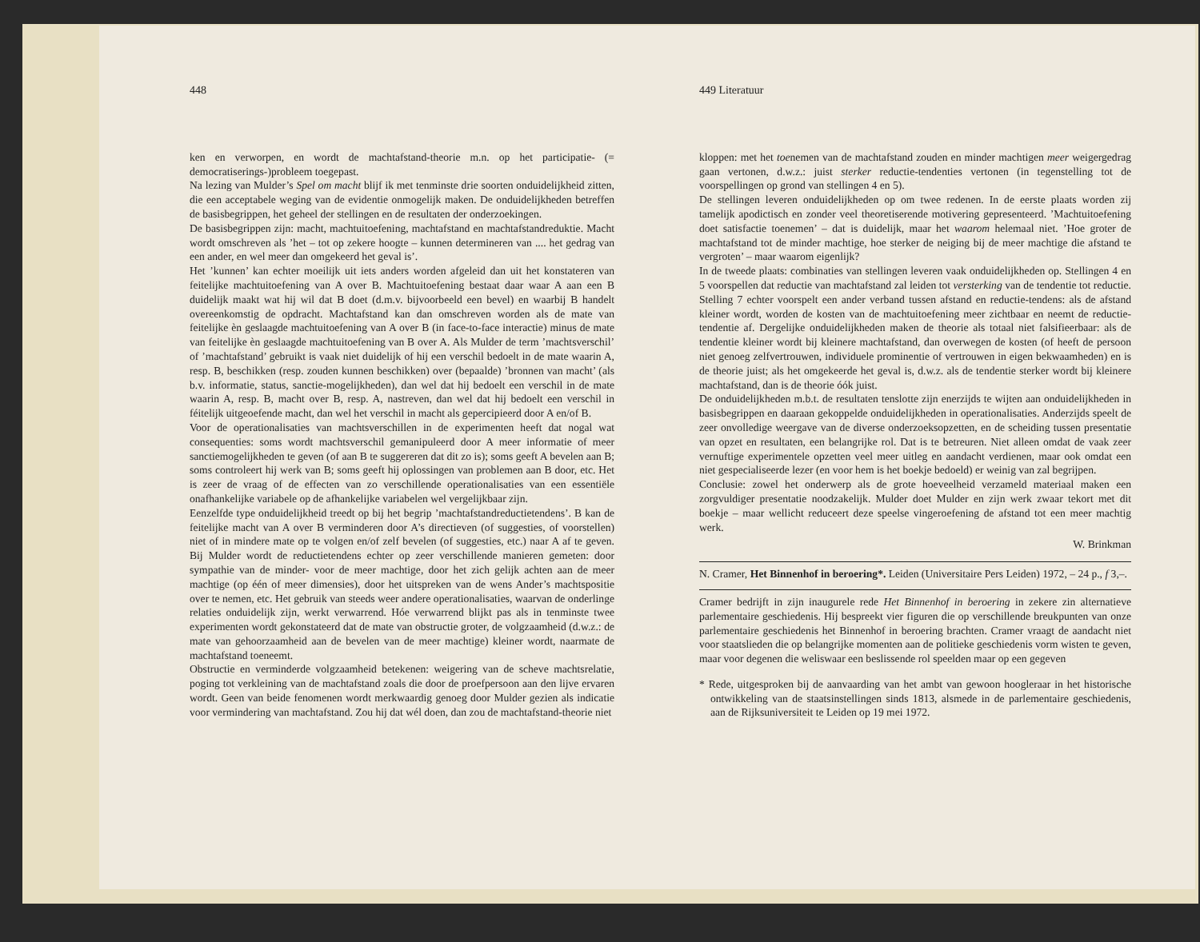448
ken en verworpen, en wordt de machtafstand-theorie m.n. op het participatie- (= democratiserings-)probleem toegepast.
Na lezing van Mulder’s Spel om macht blijf ik met tenminste drie soorten onduidelijkheid zitten, die een acceptabele weging van de evidentie onmogelijk maken. De onduidelijkheden betreffen de basisbegrippen, het geheel der stellingen en de resultaten der onderzoekingen.
De basisbegrippen zijn: macht, machtuitoefening, machtafstand en machtafstandreduktie. Macht wordt omschreven als ’het – tot op zekere hoogte – kunnen determineren van .... het gedrag van een ander, en wel meer dan omgekeerd het geval is’.
Het ’kunnen’ kan echter moeilijk uit iets anders worden afgeleid dan uit het konstateren van feitelijke machtuitoefening van A over B. Machtuitoefening bestaat daar waar A aan een B duidelijk maakt wat hij wil dat B doet (d.m.v. bijvoorbeeld een bevel) en waarbij B handelt overeenkomstig de opdracht. Machtafstand kan dan omschreven worden als de mate van feitelijke èn geslaagde machtuitoefening van A over B (in face-to-face interactie) minus de mate van feitelijke èn geslaagde machtuitoefening van B over A. Als Mulder de term ’machtsverschil’ of ’machtafstand’ gebruikt is vaak niet duidelijk of hij een verschil bedoelt in de mate waarin A, resp. B, beschikken (resp. zouden kunnen beschikken) over (bepaalde) ’bronnen van macht’ (als b.v. informatie, status, sanctie-mogelijkheden), dan wel dat hij bedoelt een verschil in de mate waarin A, resp. B, macht over B, resp. A, nastreven, dan wel dat hij bedoelt een verschil in féitelijk uitgeoefende macht, dan wel het verschil in macht als gepercipieerd door A en/of B.
Voor de operationalisaties van machtsverschillen in de experimenten heeft dat nogal wat consequenties: soms wordt machtsverschil gemanipuleerd door A meer informatie of meer sanctiemogelijkheden te geven (of aan B te suggereren dat dit zo is); soms geeft A bevelen aan B; soms controleert hij werk van B; soms geeft hij oplossingen van problemen aan B door, etc. Het is zeer de vraag of de effecten van zo verschillende operationalisaties van een essentiële onafhankelijke variabele op de afhankelijke variabelen wel vergelijkbaar zijn.
Eenzelfde type onduidelijkheid treedt op bij het begrip ’machtafstandreductietendens’. B kan de feitelijke macht van A over B verminderen door A’s directieven (of suggesties, of voorstellen) niet of in mindere mate op te volgen en/of zelf bevelen (of suggesties, etc.) naar A af te geven. Bij Mulder wordt de reductietendens echter op zeer verschillende manieren gemeten: door sympathie van de minder- voor de meer machtige, door het zich gelijk achten aan de meer machtige (op één of meer dimensies), door het uitspreken van de wens Ander’s machtspositie over te nemen, etc. Het gebruik van steeds weer andere operationalisaties, waarvan de onderlinge relaties onduidelijk zijn, werkt verwarrend. Hóe verwarrend blijkt pas als in tenminste twee experimenten wordt gekonstateerd dat de mate van obstructie groter, de volgzaamheid (d.w.z.: de mate van gehoorzaamheid aan de bevelen van de meer machtige) kleiner wordt, naarmate de machtafstand toeneemt.
Obstructie en verminderde volgzaamheid betekenen: weigering van de scheve machtsrelatie, poging tot verkleining van de machtafstand zoals die door de proefpersoon aan den lijve ervaren wordt. Geen van beide fenomenen wordt merkwaardig genoeg door Mulder gezien als indicatie voor vermindering van machtafstand. Zou hij dat wél doen, dan zou de machtafstand-theorie niet
449 Literatuur
kloppen: met het toenemen van de machtafstand zouden en minder machtigen meer weigergedrag gaan vertonen, d.w.z.: juist sterker reductie-tendenties vertonen (in tegenstelling tot de voorspellingen op grond van stellingen 4 en 5).
De stellingen leveren onduidelijkheden op om twee redenen. In de eerste plaats worden zij tamelijk apodictisch en zonder veel theoretiserende motivering gepresenteerd. ’Machtuitoefening doet satisfactie toenemen’ – dat is duidelijk, maar het waarom helemaal niet. ’Hoe groter de machtafstand tot de minder machtige, hoe sterker de neiging bij de meer machtige die afstand te vergroten’ – maar waarom eigenlijk?
In de tweede plaats: combinaties van stellingen leveren vaak onduidelijkheden op. Stellingen 4 en 5 voorspellen dat reductie van machtafstand zal leiden tot versterking van de tendentie tot reductie. Stelling 7 echter voorspelt een ander verband tussen afstand en reductie-tendens: als de afstand kleiner wordt, worden de kosten van de machtuitoefening meer zichtbaar en neemt de reductie-tendentie af. Dergelijke onduidelijkheden maken de theorie als totaal niet falsifieerbaar: als de tendentie kleiner wordt bij kleinere machtafstand, dan overwegen de kosten (of heeft de persoon niet genoeg zelfvertrouwen, individuele prominentie of vertrouwen in eigen bekwaamheden) en is de theorie juist; als het omgekeerde het geval is, d.w.z. als de tendentie sterker wordt bij kleinere machtafstand, dan is de theorie óók juist.
De onduidelijkheden m.b.t. de resultaten tenslotte zijn enerzijds te wijten aan onduidelijkheden in basisbegrippen en daaraan gekoppelde onduidelijkheden in operationalisaties. Anderzijds speelt de zeer onvolledige weergave van de diverse onderzoeksopzetten, en de scheiding tussen presentatie van opzet en resultaten, een belangrijke rol. Dat is te betreuren. Niet alleen omdat de vaak zeer vernuftige experimentele opzetten veel meer uitleg en aandacht verdienen, maar ook omdat een niet gespecialiseerde lezer (en voor hem is het boekje bedoeld) er weinig van zal begrijpen.
Conclusie: zowel het onderwerp als de grote hoeveelheid verzameld materiaal maken een zorgvuldiger presentatie noodzakelijk. Mulder doet Mulder en zijn werk zwaar tekort met dit boekje – maar wellicht reduceert deze speelse vingeroefening de afstand tot een meer machtig werk.
W. Brinkman
N. Cramer, Het Binnenhof in beroering*. Leiden (Universitaire Pers Leiden) 1972, – 24 p., f 3,–.
Cramer bedrijft in zijn inaugurele rede Het Binnenhof in beroering in zekere zin alternatieve parlementaire geschiedenis. Hij bespreekt vier figuren die op verschillende breukpunten van onze parlementaire geschiedenis het Binnenhof in beroering brachten. Cramer vraagt de aandacht niet voor staatslieden die op belangrijke momenten aan de politieke geschiedenis vorm wisten te geven, maar voor degenen die weliswaar een beslissende rol speelden maar op een gegeven
* Rede, uitgesproken bij de aanvaarding van het ambt van gewoon hoogleraar in het historische ontwikkeling van de staatsinstellingen sinds 1813, alsmede in de parlementaire geschiedenis, aan de Rijksuniversiteit te Leiden op 19 mei 1972.